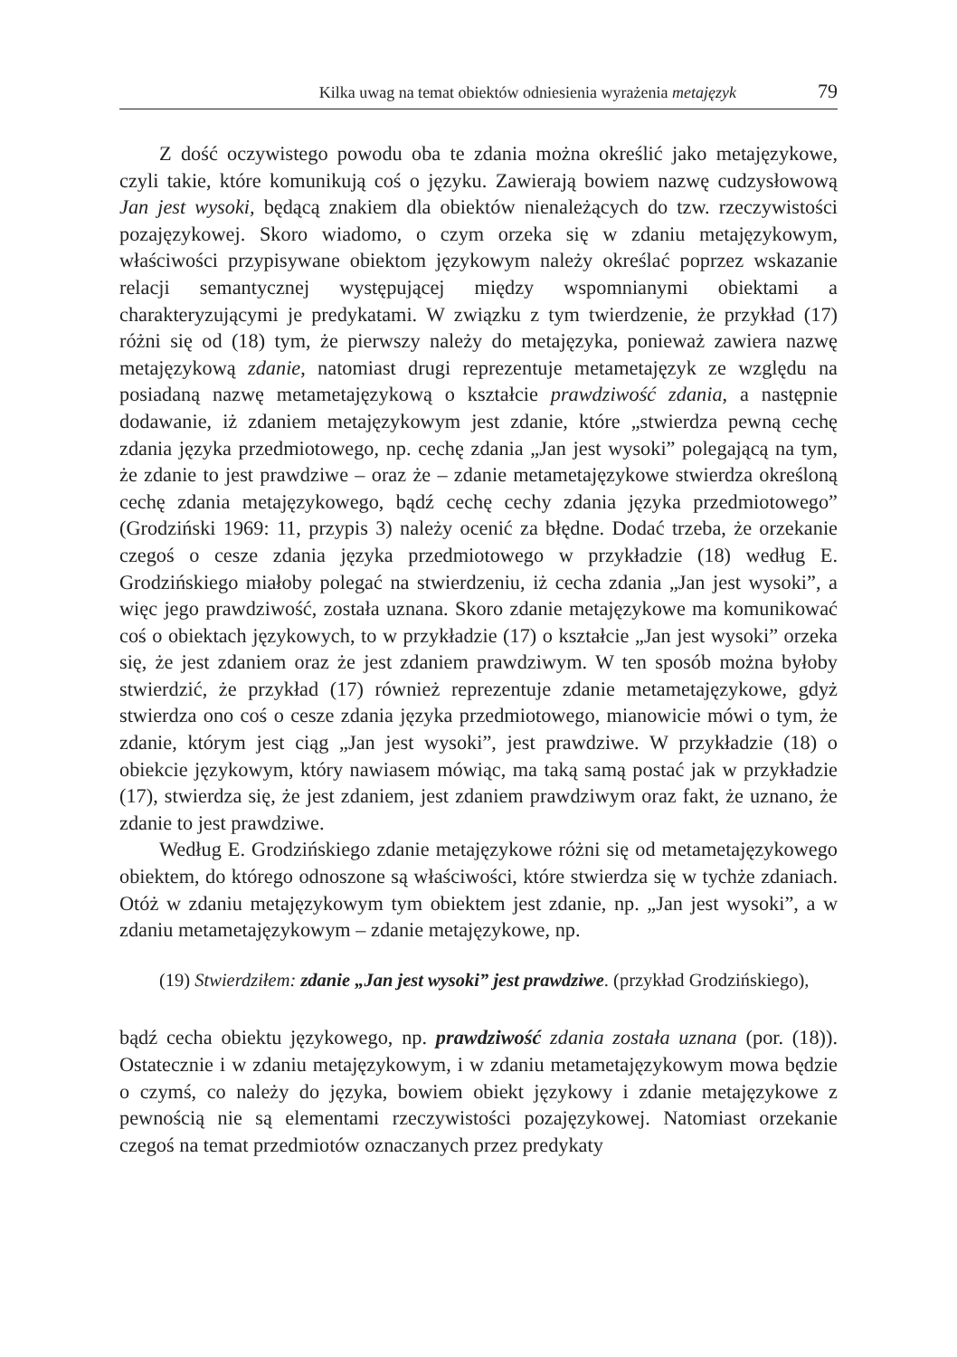Kilka uwag na temat obiektów odniesienia wyrażenia metajęzyk 79
Z dość oczywistego powodu oba te zdania można określić jako metajęzykowe, czyli takie, które komunikują coś o języku. Zawierają bowiem nazwę cudzysłowową Jan jest wysoki, będącą znakiem dla obiektów nienależących do tzw. rzeczywistości pozajęzykowej. Skoro wiadomo, o czym orzeka się w zdaniu metajęzykowym, właściwości przypisywane obiektom językowym należy określać poprzez wskazanie relacji semantycznej występującej między wspomnianymi obiektami a charakteryzującymi je predykatami. W związku z tym twierdzenie, że przykład (17) różni się od (18) tym, że pierwszy należy do metajęzyka, ponieważ zawiera nazwę metajęzykową zdanie, natomiast drugi reprezentuje metametajęzyk ze względu na posiadaną nazwę metametajęzykową o kształcie prawdziwość zdania, a następnie dodawanie, iż zdaniem metajęzykowym jest zdanie, które „stwierdza pewną cechę zdania języka przedmiotowego, np. cechę zdania „Jan jest wysoki” polegającą na tym, że zdanie to jest prawdziwe – oraz że – zdanie metametajęzykowe stwierdza określoną cechę zdania metajęzykowego, bądź cechę cechy zdania języka przedmiotowego” (Grodziński 1969: 11, przypis 3) należy ocenić za błędne. Dodać trzeba, że orzekanie czegoś o cesze zdania języka przedmiotowego w przykładzie (18) według E. Grodzińskiego miałoby polegać na stwierdzeniu, iż cecha zdania „Jan jest wysoki”, a więc jego prawdziwość, została uznana. Skoro zdanie metajęzykowe ma komunikować coś o obiektach językowych, to w przykładzie (17) o kształcie „Jan jest wysoki” orzeka się, że jest zdaniem oraz że jest zdaniem prawdziwym. W ten sposób można byłoby stwierdzić, że przykład (17) również reprezentuje zdanie metametajęzykowe, gdyż stwierdza ono coś o cesze zdania języka przedmiotowego, mianowicie mówi o tym, że zdanie, którym jest ciąg „Jan jest wysoki”, jest prawdziwe. W przykładzie (18) o obiekcie językowym, który nawiasem mówiąc, ma taką samą postać jak w przykładzie (17), stwierdza się, że jest zdaniem, jest zdaniem prawdziwym oraz fakt, że uznano, że zdanie to jest prawdziwe.
Według E. Grodzińskiego zdanie metajęzykowe różni się od metametajęzykowego obiektem, do którego odnoszone są właściwości, które stwierdza się w tychże zdaniach. Otóż w zdaniu metajęzykowym tym obiektem jest zdanie, np. „Jan jest wysoki”, a w zdaniu metametajęzykowym – zdanie metajęzykowe, np.
(19) Stwierdziłem: zdanie „Jan jest wysoki” jest prawdziwe. (przykład Grodzińskiego),
bądź cecha obiektu językowego, np. prawdziwość zdania została uznana (por. (18)). Ostatecznie i w zdaniu metajęzykowym, i w zdaniu metametajęzykowym mowa będzie o czymś, co należy do języka, bowiem obiekt językowy i zdanie metajęzykowe z pewnością nie są elementami rzeczywistości pozajęzykowej. Natomiast orzekanie czegoś na temat przedmiotów oznaczanych przez predykaty